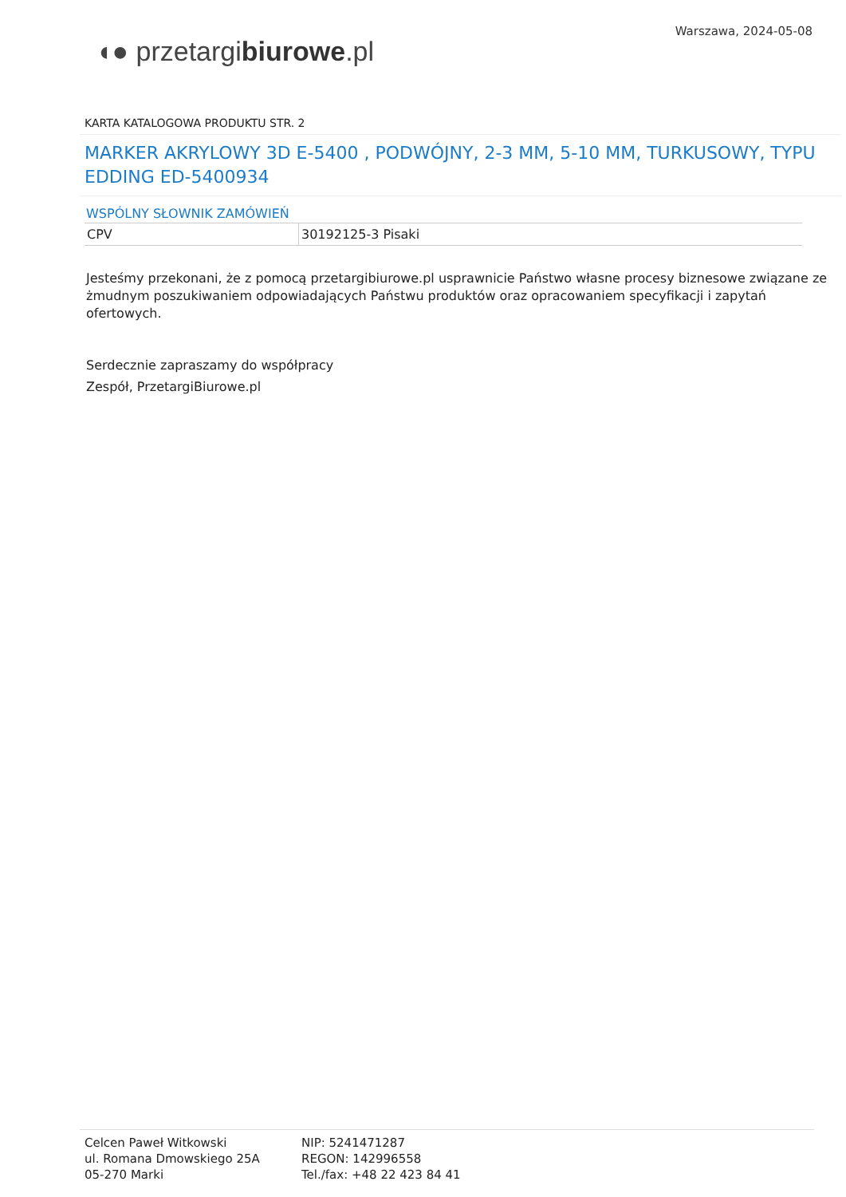◖● przetargibiurowe.pl
Warszawa, 2024-05-08
KARTA KATALOGOWA PRODUKTU STR. 2
MARKER AKRYLOWY 3D E-5400 , PODWÓJNY, 2-3 MM, 5-10 MM, TURKUSOWY, TYPU EDDING ED-5400934
WSPÓLNY SŁOWNIK ZAMÓWIEŃ
| CPV | 30192125-3 Pisaki |
Jesteśmy przekonani, że z pomocą przetargibiurowe.pl usprawnicie Państwo własne procesy biznesowe związane ze żmudnym poszukiwaniem odpowiadających Państwu produktów oraz opracowaniem specyfikacji i zapytań ofertowych.
Serdecznie zapraszamy do współpracy
Zespół, PrzetargiBiurowe.pl
Celcen Paweł Witkowski
ul. Romana Dmowskiego 25A
05-270 Marki
NIP: 5241471287
REGON: 142996558
Tel./fax: +48 22 423 84 41